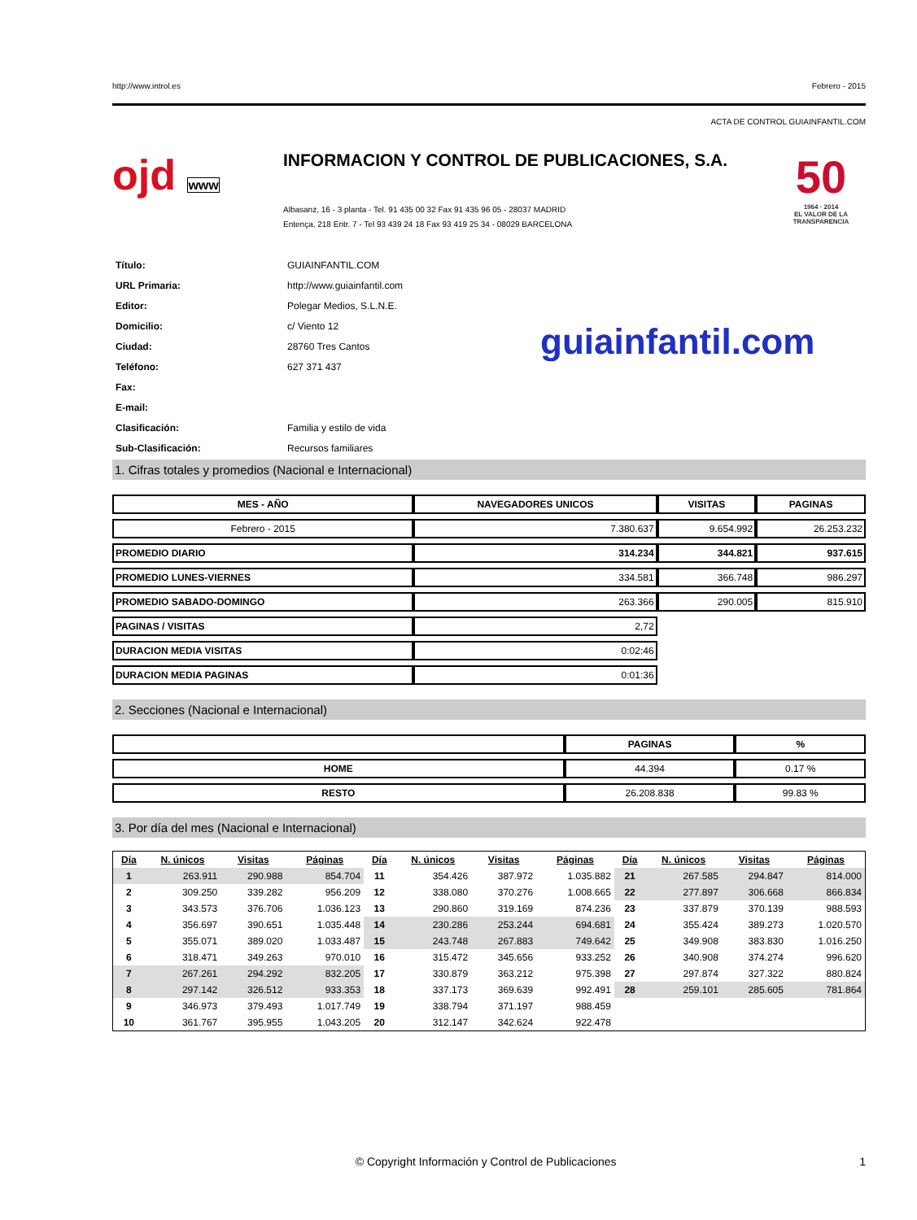http://www.introl.es Febrero - 2015
ACTA DE CONTROL GUIAINFANTIL.COM
ojd www
INFORMACION Y CONTROL DE PUBLICACIONES, S.A.
Albasanz, 16 - 3 planta - Tel. 91 435 00 32 Fax 91 435 96 05 - 28037 MADRID
Entença, 218 Entr. 7 - Tel 93 439 24 18 Fax 93 419 25 34 - 08029 BARCELONA
50
1964 · 2014
EL VALOR DE LA TRANSPARENCIA
| Título: | GUIAINFANTIL.COM |
| URL Primaria: | http://www.guiainfantil.com |
| Editor: | Polegar Medios, S.L.N.E. |
| Domicilio: | c/ Viento 12 |
| Ciudad: | 28760 Tres Cantos |
| Teléfono: | 627 371 437 |
| Fax: | |
| E-mail: | |
| Clasificación: | Familia y estilo de vida |
| Sub-Clasificación: | Recursos familiares |
guiainfantil.com
1. Cifras totales y promedios (Nacional e Internacional)
| MES - AÑO | NAVEGADORES UNICOS | VISITAS | PAGINAS |
| --- | --- | --- | --- |
| Febrero - 2015 | 7.380.637 | 9.654.992 | 26.253.232 |
| PROMEDIO DIARIO | 314.234 | 344.821 | 937.615 |
| PROMEDIO LUNES-VIERNES | 334.581 | 366.748 | 986.297 |
| PROMEDIO SABADO-DOMINGO | 263.366 | 290.005 | 815.910 |
| PAGINAS / VISITAS | 2,72 | | |
| DURACION MEDIA VISITAS | 0:02:46 | | |
| DURACION MEDIA PAGINAS | 0:01:36 | | |
2. Secciones (Nacional e Internacional)
| | PAGINAS | % |
| --- | --- | --- |
| HOME | 44.394 | 0.17 % |
| RESTO | 26.208.838 | 99.83 % |
3. Por día del mes (Nacional e Internacional)
| Día | N. únicos | Visitas | Páginas | Día | N. únicos | Visitas | Páginas | Día | N. únicos | Visitas | Páginas |
| --- | --- | --- | --- | --- | --- | --- | --- | --- | --- | --- | --- |
| 1 | 263.911 | 290.988 | 854.704 | 11 | 354.426 | 387.972 | 1.035.882 | 21 | 267.585 | 294.847 | 814.000 |
| 2 | 309.250 | 339.282 | 956.209 | 12 | 338.080 | 370.276 | 1.008.665 | 22 | 277.897 | 306.668 | 866.834 |
| 3 | 343.573 | 376.706 | 1.036.123 | 13 | 290.860 | 319.169 | 874.236 | 23 | 337.879 | 370.139 | 988.593 |
| 4 | 356.697 | 390.651 | 1.035.448 | 14 | 230.286 | 253.244 | 694.681 | 24 | 355.424 | 389.273 | 1.020.570 |
| 5 | 355.071 | 389.020 | 1.033.487 | 15 | 243.748 | 267.883 | 749.642 | 25 | 349.908 | 383.830 | 1.016.250 |
| 6 | 318.471 | 349.263 | 970.010 | 16 | 315.472 | 345.656 | 933.252 | 26 | 340.908 | 374.274 | 996.620 |
| 7 | 267.261 | 294.292 | 832.205 | 17 | 330.879 | 363.212 | 975.398 | 27 | 297.874 | 327.322 | 880.824 |
| 8 | 297.142 | 326.512 | 933.353 | 18 | 337.173 | 369.639 | 992.491 | 28 | 259.101 | 285.605 | 781.864 |
| 9 | 346.973 | 379.493 | 1.017.749 | 19 | 338.794 | 371.197 | 988.459 | | | | |
| 10 | 361.767 | 395.955 | 1.043.205 | 20 | 312.147 | 342.624 | 922.478 | | | | |
© Copyright Información y Control de Publicaciones 1